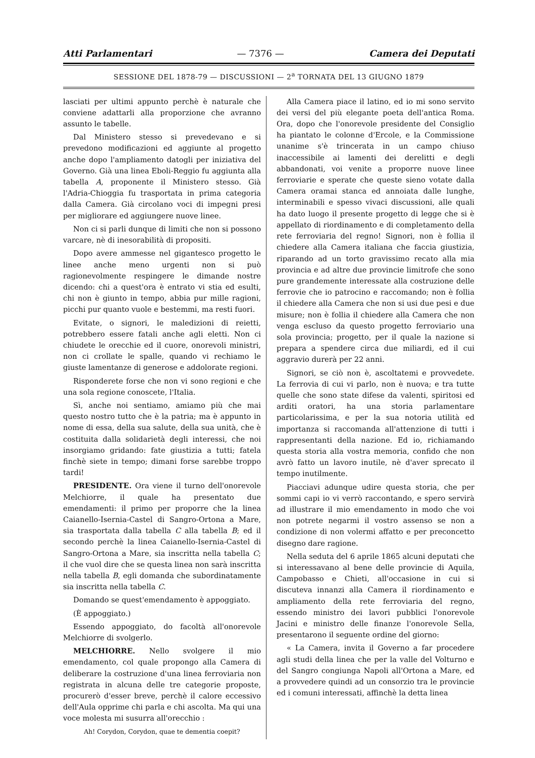Atti Parlamentari — 7376 — Camera dei Deputati
SESSIONE DEL 1878-79 — DISCUSSIONI — 2<sup>a</sup> TORNATA DEL 13 GIUGNO 1879
lasciati per ultimi appunto perchè è naturale che conviene adattarli alla proporzione che avranno assunto le tabelle.
Dal Ministero stesso si prevedevano e si prevedono modificazioni ed aggiunte al progetto anche dopo l'ampliamento datogli per iniziativa del Governo. Già una linea Eboli-Reggio fu aggiunta alla tabella A, proponente il Ministero stesso. Già l'Adria-Chioggia fu trasportata in prima categoria dalla Camera. Già circolano voci di impegni presi per migliorare ed aggiungere nuove linee.
Non ci si parli dunque di limiti che non si possono varcare, nè di inesorabilità di propositi.
Dopo avere ammesse nel gigantesco progetto le linee anche meno urgenti non si può ragionevolmente respingere le dimande nostre dicendo: chi a quest'ora è entrato vi stia ed esulti, chi non è giunto in tempo, abbia pur mille ragioni, picchi pur quanto vuole e bestemmi, ma resti fuori.
Evitate, o signori, le maledizioni di reietti, potrebbero essere fatali anche agli eletti. Non ci chiudete le orecchie ed il cuore, onorevoli ministri, non ci crollate le spalle, quando vi rechiamo le giuste lamentanze di generose e addolorate regioni.
Risponderete forse che non vi sono regioni e che una sola regione conoscete, l'Italia.
Sì, anche noi sentiamo, amiamo più che mai questo nostro tutto che è la patria; ma è appunto in nome di essa, della sua salute, della sua unità, che è costituita dalla solidarietà degli interessi, che noi insorgiamo gridando: fate giustizia a tutti; fatela finchè siete in tempo; dimani forse sarebbe troppo tardi!
PRESIDENTE. Ora viene il turno dell'onorevole Melchiorre, il quale ha presentato due emendamenti: il primo per proporre che la linea Caianello-Isernia-Castel di Sangro-Ortona a Mare, sia trasportata dalla tabella C alla tabella B; ed il secondo perchè la linea Caianello-Isernia-Castel di Sangro-Ortona a Mare, sia inscritta nella tabella C; il che vuol dire che se questa linea non sarà inscritta nella tabella B, egli domanda che subordinatamente sia inscritta nella tabella C.
Domando se quest'emendamento è appoggiato.
(È appoggiato.)
Essendo appoggiato, do facoltà all'onorevole Melchiorre di svolgerlo.
MELCHIORRE. Nello svolgere il mio emendamento, col quale propongo alla Camera di deliberare la costruzione d'una linea ferroviaria non registrata in alcuna delle tre categorie proposte, procurerò d'esser breve, perchè il calore eccessivo dell'Aula opprime chi parla e chi ascolta. Ma qui una voce molesta mi susurra all'orecchio :
Ah! Corydon, Corydon, quae te dementia coepit?
Alla Camera piace il latino, ed io mi sono servito dei versi del più elegante poeta dell'antica Roma. Ora, dopo che l'onorevole presidente del Consiglio ha piantato le colonne d'Ercole, e la Commissione unanime s'è trincerata in un campo chiuso inaccessibile ai lamenti dei derelitti e degli abbandonati, voi venite a proporre nuove linee ferroviarie e sperate che queste sieno votate dalla Camera oramai stanca ed annoiata dalle lunghe, interminabili e spesso vivaci discussioni, alle quali ha dato luogo il presente progetto di legge che si è appellato di riordinamento e di completamento della rete ferroviaria del regno! Signori, non è follia il chiedere alla Camera italiana che faccia giustizia, riparando ad un torto gravissimo recato alla mia provincia e ad altre due provincie limitrofe che sono pure grandemente interessate alla costruzione delle ferrovie che io patrocino e raccomando; non è follia il chiedere alla Camera che non si usi due pesi e due misure; non è follia il chiedere alla Camera che non venga escluso da questo progetto ferroviario una sola provincia; progetto, per il quale la nazione si prepara a spendere circa due miliardi, ed il cui aggravio durerà per 22 anni.
Signori, se ciò non è, ascoltatemi e provvedete. La ferrovia di cui vi parlo, non è nuova; e tra tutte quelle che sono state difese da valenti, spiritosi ed arditi oratori, ha una storia parlamentare particolarissima, e per la sua notoria utilità ed importanza si raccomanda all'attenzione di tutti i rappresentanti della nazione. Ed io, richiamando questa storia alla vostra memoria, confido che non avrò fatto un lavoro inutile, nè d'aver sprecato il tempo inutilmente.
Piacciavi adunque udire questa storia, che per sommi capi io vi verrò raccontando, e spero servirà ad illustrare il mio emendamento in modo che voi non potrete negarmi il vostro assenso se non a condizione di non volermi affatto e per preconcetto disegno dare ragione.
Nella seduta del 6 aprile 1865 alcuni deputati che si interessavano al bene delle provincie di Aquila, Campobasso e Chieti, all'occasione in cui si discuteva innanzi alla Camera il riordinamento e ampliamento della rete ferroviaria del regno, essendo ministro dei lavori pubblici l'onorevole Jacini e ministro delle finanze l'onorevole Sella, presentarono il seguente ordine del giorno:
« La Camera, invita il Governo a far procedere agli studi della linea che per la valle del Volturno e del Sangro congiunga Napoli all'Ortona a Mare, ed a provvedere quindi ad un consorzio tra le provincie ed i comuni interessati, affinchè la detta linea